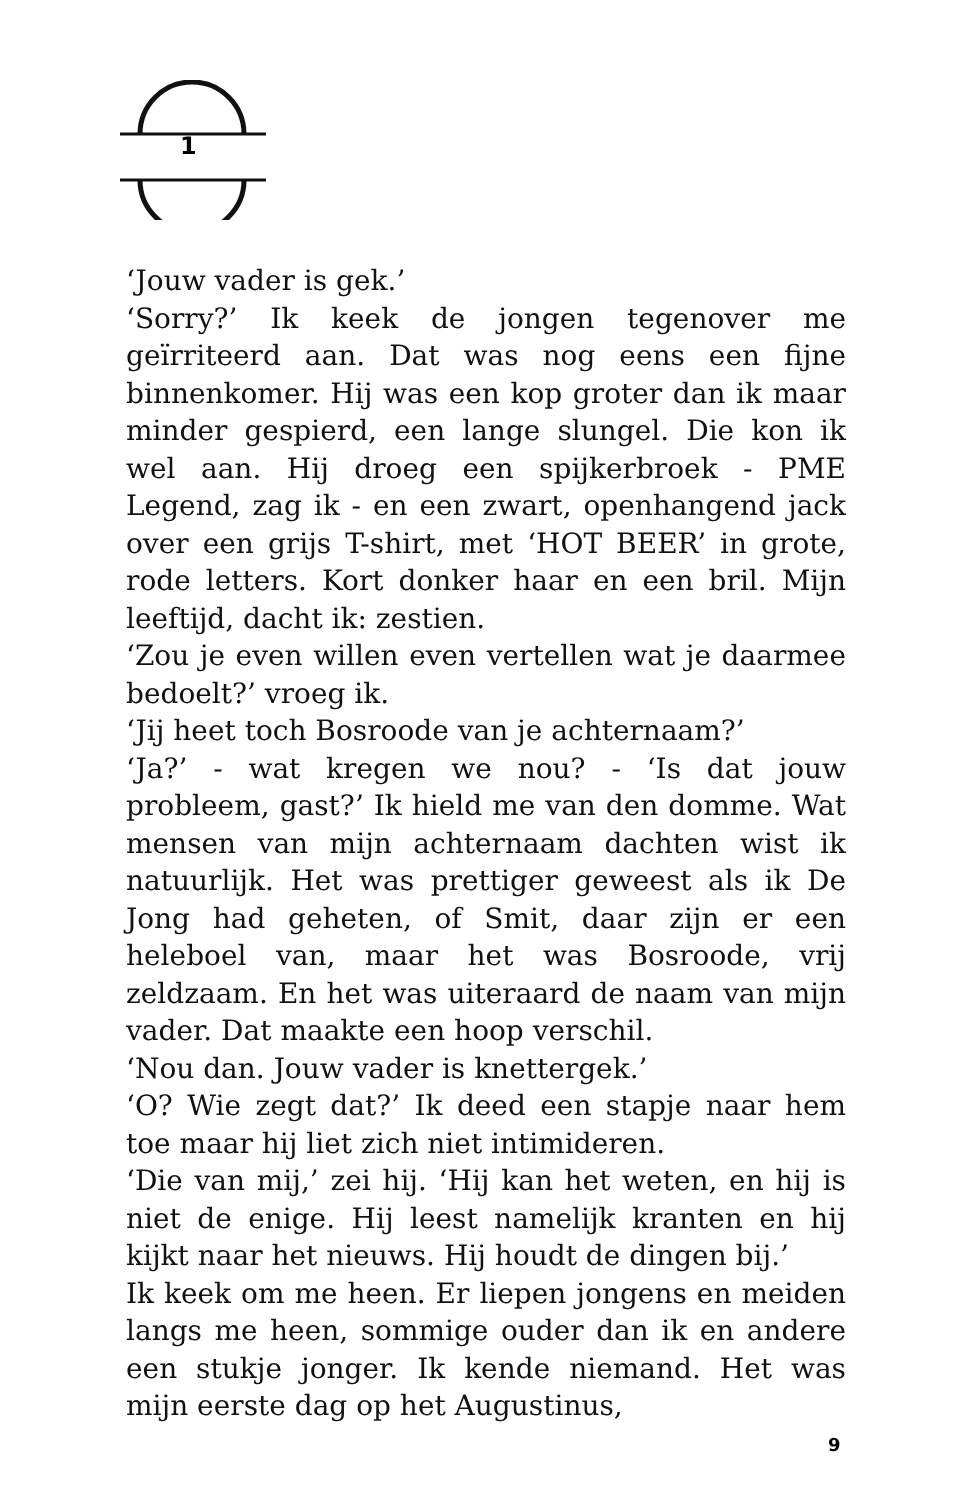1
‘Jouw vader is gek.’
‘Sorry?’ Ik keek de jongen tegenover me geïrriteerd aan. Dat was nog eens een fijne binnenkomer. Hij was een kop groter dan ik maar minder gespierd, een lange slungel. Die kon ik wel aan. Hij droeg een spijkerbroek - PME Legend, zag ik - en een zwart, openhangend jack over een grijs T-shirt, met ‘HOT BEER’ in grote, rode letters. Kort donker haar en een bril. Mijn leeftijd, dacht ik: zestien.
‘Zou je even willen even vertellen wat je daarmee bedoelt?’ vroeg ik.
‘Jij heet toch Bosroode van je achternaam?’
‘Ja?’ - wat kregen we nou? - ‘Is dat jouw probleem, gast?’ Ik hield me van den domme. Wat mensen van mijn achternaam dachten wist ik natuurlijk. Het was prettiger geweest als ik De Jong had geheten, of Smit, daar zijn er een heleboel van, maar het was Bosroode, vrij zeldzaam. En het was uiteraard de naam van mijn vader. Dat maakte een hoop verschil.
‘Nou dan. Jouw vader is knettergek.’
‘O? Wie zegt dat?’ Ik deed een stapje naar hem toe maar hij liet zich niet intimideren.
‘Die van mij,’ zei hij. ‘Hij kan het weten, en hij is niet de enige. Hij leest namelijk kranten en hij kijkt naar het nieuws. Hij houdt de dingen bij.’
Ik keek om me heen. Er liepen jongens en meiden langs me heen, sommige ouder dan ik en andere een stukje jonger. Ik kende niemand. Het was mijn eerste dag op het Augustinus,
9